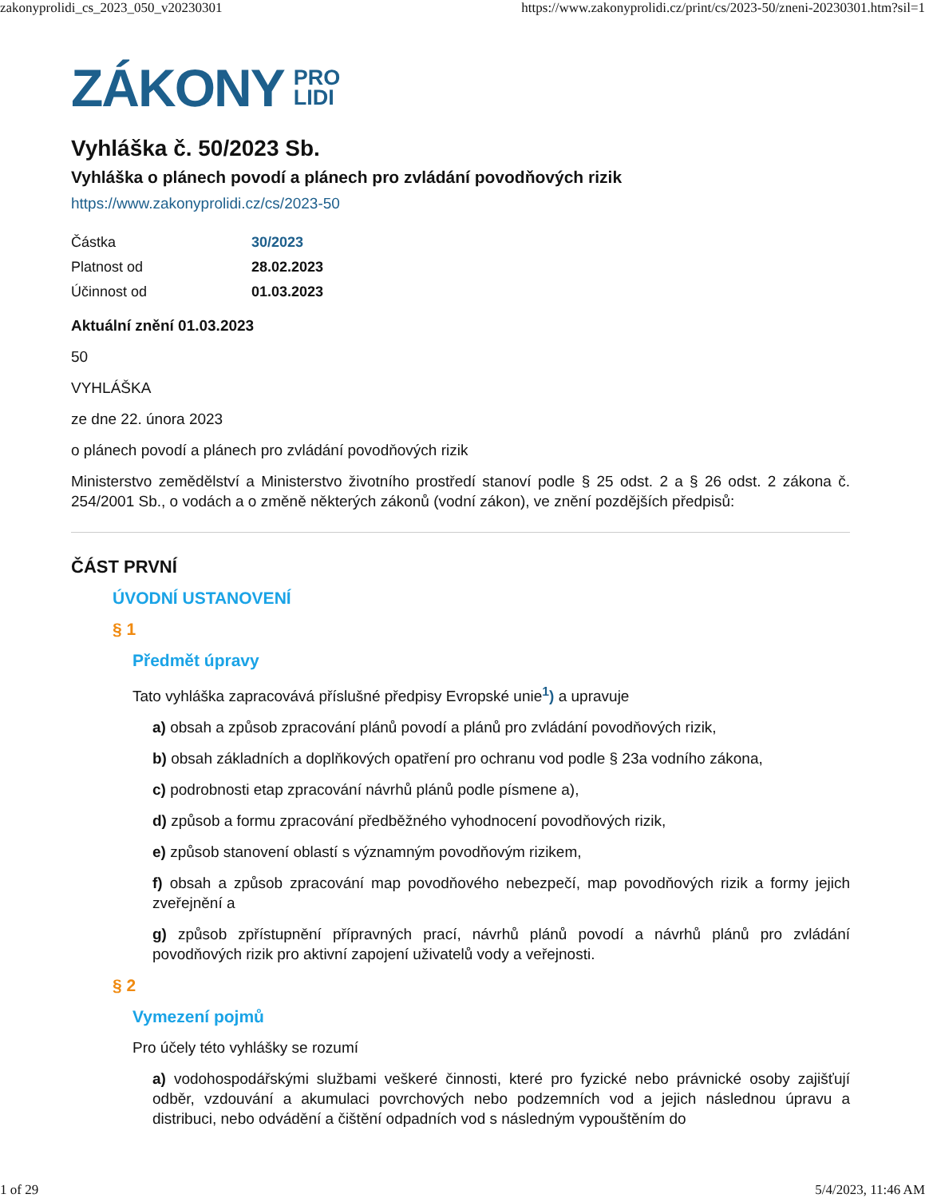zakonyprolidi_cs_2023_050_v20230301 https://www.zakonyprolidi.cz/print/cs/2023-50/zneni-20230301.htm?sil=1
ZÁKONY PRO
LIDI
Vyhláška č. 50/2023 Sb.
Vyhláška o plánech povodí a plánech pro zvládání povodňových rizik
https://www.zakonyprolidi.cz/cs/2023-50
| Částka | 30/2023 |
| Platnost od | 28.02.2023 |
| Účinnost od | 01.03.2023 |
Aktuální znění 01.03.2023
50
VYHLÁŠKA
ze dne 22. února 2023
o plánech povodí a plánech pro zvládání povodňových rizik
Ministerstvo zemědělství a Ministerstvo životního prostředí stanoví podle § 25 odst. 2 a § 26 odst. 2 zákona č. 254/2001 Sb., o vodách a o změně některých zákonů (vodní zákon), ve znění pozdějších předpisů:
ČÁST PRVNÍ
ÚVODNÍ USTANOVENÍ
§ 1
Předmět úpravy
Tato vyhláška zapracovává příslušné předpisy Evropské unie<sup>1</sup>) a upravuje
a) obsah a způsob zpracování plánů povodí a plánů pro zvládání povodňových rizik,
b) obsah základních a doplňkových opatření pro ochranu vod podle § 23a vodního zákona,
c) podrobnosti etap zpracování návrhů plánů podle písmene a),
d) způsob a formu zpracování předběžného vyhodnocení povodňových rizik,
e) způsob stanovení oblastí s významným povodňovým rizikem,
f) obsah a způsob zpracování map povodňového nebezpečí, map povodňových rizik a formy jejich zveřejnění a
g) způsob zpřístupnění přípravných prací, návrhů plánů povodí a návrhů plánů pro zvládání povodňových rizik pro aktivní zapojení uživatelů vody a veřejnosti.
§ 2
Vymezení pojmů
Pro účely této vyhlášky se rozumí
a) vodohospodářskými službami veškeré činnosti, které pro fyzické nebo právnické osoby zajišťují odběr, vzdouvání a akumulaci povrchových nebo podzemních vod a jejich následnou úpravu a distribuci, nebo odvádění a čištění odpadních vod s následným vypouštěním do
1 of 29 5/4/2023, 11:46 AM